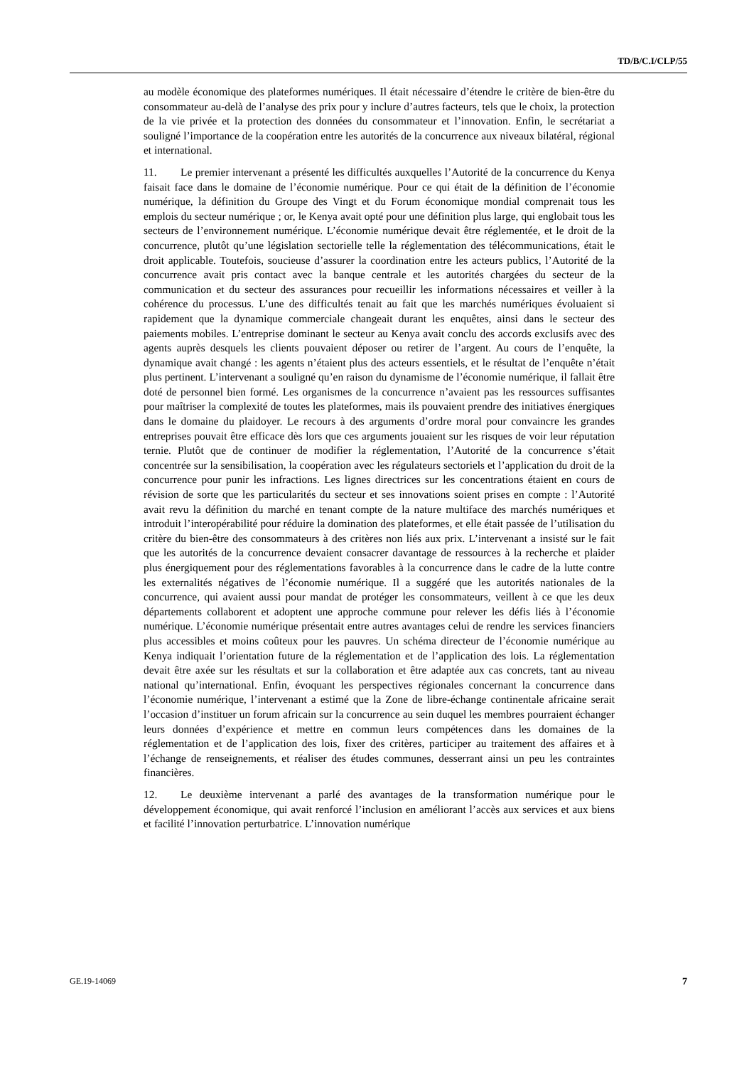TD/B/C.I/CLP/55
au modèle économique des plateformes numériques. Il était nécessaire d’étendre le critère de bien-être du consommateur au-delà de l’analyse des prix pour y inclure d’autres facteurs, tels que le choix, la protection de la vie privée et la protection des données du consommateur et l’innovation. Enfin, le secrétariat a souligné l’importance de la coopération entre les autorités de la concurrence aux niveaux bilatéral, régional et international.
11. Le premier intervenant a présenté les difficultés auxquelles l’Autorité de la concurrence du Kenya faisait face dans le domaine de l’économie numérique. Pour ce qui était de la définition de l’économie numérique, la définition du Groupe des Vingt et du Forum économique mondial comprenait tous les emplois du secteur numérique ; or, le Kenya avait opté pour une définition plus large, qui englobait tous les secteurs de l’environnement numérique. L’économie numérique devait être réglementée, et le droit de la concurrence, plutôt qu’une législation sectorielle telle la réglementation des télécommunications, était le droit applicable. Toutefois, soucieuse d’assurer la coordination entre les acteurs publics, l’Autorité de la concurrence avait pris contact avec la banque centrale et les autorités chargées du secteur de la communication et du secteur des assurances pour recueillir les informations nécessaires et veiller à la cohérence du processus. L’une des difficultés tenait au fait que les marchés numériques évoluaient si rapidement que la dynamique commerciale changeait durant les enquêtes, ainsi dans le secteur des paiements mobiles. L’entreprise dominant le secteur au Kenya avait conclu des accords exclusifs avec des agents auprès desquels les clients pouvaient déposer ou retirer de l’argent. Au cours de l’enquête, la dynamique avait changé : les agents n’étaient plus des acteurs essentiels, et le résultat de l’enquête n’était plus pertinent. L’intervenant a souligné qu’en raison du dynamisme de l’économie numérique, il fallait être doté de personnel bien formé. Les organismes de la concurrence n’avaient pas les ressources suffisantes pour maîtriser la complexité de toutes les plateformes, mais ils pouvaient prendre des initiatives énergiques dans le domaine du plaidoyer. Le recours à des arguments d’ordre moral pour convaincre les grandes entreprises pouvait être efficace dès lors que ces arguments jouaient sur les risques de voir leur réputation ternie. Plutôt que de continuer de modifier la réglementation, l’Autorité de la concurrence s’était concentrée sur la sensibilisation, la coopération avec les régulateurs sectoriels et l’application du droit de la concurrence pour punir les infractions. Les lignes directrices sur les concentrations étaient en cours de révision de sorte que les particularités du secteur et ses innovations soient prises en compte : l’Autorité avait revu la définition du marché en tenant compte de la nature multiface des marchés numériques et introduit l’interopérabilité pour réduire la domination des plateformes, et elle était passée de l’utilisation du critère du bien-être des consommateurs à des critères non liés aux prix. L’intervenant a insisté sur le fait que les autorités de la concurrence devaient consacrer davantage de ressources à la recherche et plaider plus énergiquement pour des réglementations favorables à la concurrence dans le cadre de la lutte contre les externalités négatives de l’économie numérique. Il a suggéré que les autorités nationales de la concurrence, qui avaient aussi pour mandat de protéger les consommateurs, veillent à ce que les deux départements collaborent et adoptent une approche commune pour relever les défis liés à l’économie numérique. L’économie numérique présentait entre autres avantages celui de rendre les services financiers plus accessibles et moins coûteux pour les pauvres. Un schéma directeur de l’économie numérique au Kenya indiquait l’orientation future de la réglementation et de l’application des lois. La réglementation devait être axée sur les résultats et sur la collaboration et être adaptée aux cas concrets, tant au niveau national qu’international. Enfin, évoquant les perspectives régionales concernant la concurrence dans l’économie numérique, l’intervenant a estimé que la Zone de libre-échange continentale africaine serait l’occasion d’instituer un forum africain sur la concurrence au sein duquel les membres pourraient échanger leurs données d’expérience et mettre en commun leurs compétences dans les domaines de la réglementation et de l’application des lois, fixer des critères, participer au traitement des affaires et à l’échange de renseignements, et réaliser des études communes, desserrant ainsi un peu les contraintes financières.
12. Le deuxième intervenant a parlé des avantages de la transformation numérique pour le développement économique, qui avait renforcé l’inclusion en améliorant l’accès aux services et aux biens et facilité l’innovation perturbatrice. L’innovation numérique
GE.19-14069 7